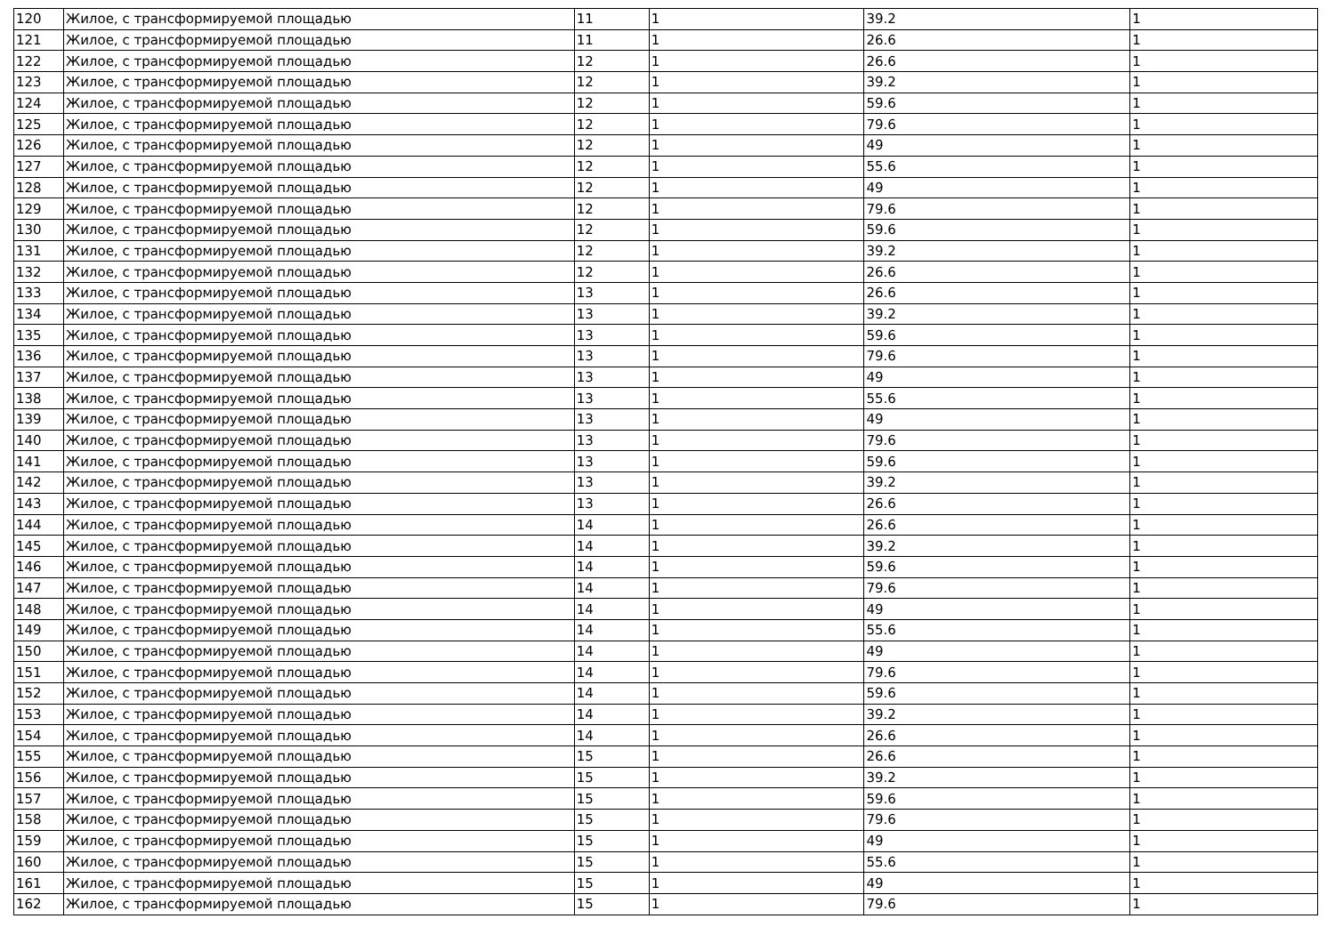| 120 | Жилое, с трансформируемой площадью | 11 | 1 | 39.2 | 1 |
| 121 | Жилое, с трансформируемой площадью | 11 | 1 | 26.6 | 1 |
| 122 | Жилое, с трансформируемой площадью | 12 | 1 | 26.6 | 1 |
| 123 | Жилое, с трансформируемой площадью | 12 | 1 | 39.2 | 1 |
| 124 | Жилое, с трансформируемой площадью | 12 | 1 | 59.6 | 1 |
| 125 | Жилое, с трансформируемой площадью | 12 | 1 | 79.6 | 1 |
| 126 | Жилое, с трансформируемой площадью | 12 | 1 | 49 | 1 |
| 127 | Жилое, с трансформируемой площадью | 12 | 1 | 55.6 | 1 |
| 128 | Жилое, с трансформируемой площадью | 12 | 1 | 49 | 1 |
| 129 | Жилое, с трансформируемой площадью | 12 | 1 | 79.6 | 1 |
| 130 | Жилое, с трансформируемой площадью | 12 | 1 | 59.6 | 1 |
| 131 | Жилое, с трансформируемой площадью | 12 | 1 | 39.2 | 1 |
| 132 | Жилое, с трансформируемой площадью | 12 | 1 | 26.6 | 1 |
| 133 | Жилое, с трансформируемой площадью | 13 | 1 | 26.6 | 1 |
| 134 | Жилое, с трансформируемой площадью | 13 | 1 | 39.2 | 1 |
| 135 | Жилое, с трансформируемой площадью | 13 | 1 | 59.6 | 1 |
| 136 | Жилое, с трансформируемой площадью | 13 | 1 | 79.6 | 1 |
| 137 | Жилое, с трансформируемой площадью | 13 | 1 | 49 | 1 |
| 138 | Жилое, с трансформируемой площадью | 13 | 1 | 55.6 | 1 |
| 139 | Жилое, с трансформируемой площадью | 13 | 1 | 49 | 1 |
| 140 | Жилое, с трансформируемой площадью | 13 | 1 | 79.6 | 1 |
| 141 | Жилое, с трансформируемой площадью | 13 | 1 | 59.6 | 1 |
| 142 | Жилое, с трансформируемой площадью | 13 | 1 | 39.2 | 1 |
| 143 | Жилое, с трансформируемой площадью | 13 | 1 | 26.6 | 1 |
| 144 | Жилое, с трансформируемой площадью | 14 | 1 | 26.6 | 1 |
| 145 | Жилое, с трансформируемой площадью | 14 | 1 | 39.2 | 1 |
| 146 | Жилое, с трансформируемой площадью | 14 | 1 | 59.6 | 1 |
| 147 | Жилое, с трансформируемой площадью | 14 | 1 | 79.6 | 1 |
| 148 | Жилое, с трансформируемой площадью | 14 | 1 | 49 | 1 |
| 149 | Жилое, с трансформируемой площадью | 14 | 1 | 55.6 | 1 |
| 150 | Жилое, с трансформируемой площадью | 14 | 1 | 49 | 1 |
| 151 | Жилое, с трансформируемой площадью | 14 | 1 | 79.6 | 1 |
| 152 | Жилое, с трансформируемой площадью | 14 | 1 | 59.6 | 1 |
| 153 | Жилое, с трансформируемой площадью | 14 | 1 | 39.2 | 1 |
| 154 | Жилое, с трансформируемой площадью | 14 | 1 | 26.6 | 1 |
| 155 | Жилое, с трансформируемой площадью | 15 | 1 | 26.6 | 1 |
| 156 | Жилое, с трансформируемой площадью | 15 | 1 | 39.2 | 1 |
| 157 | Жилое, с трансформируемой площадью | 15 | 1 | 59.6 | 1 |
| 158 | Жилое, с трансформируемой площадью | 15 | 1 | 79.6 | 1 |
| 159 | Жилое, с трансформируемой площадью | 15 | 1 | 49 | 1 |
| 160 | Жилое, с трансформируемой площадью | 15 | 1 | 55.6 | 1 |
| 161 | Жилое, с трансформируемой площадью | 15 | 1 | 49 | 1 |
| 162 | Жилое, с трансформируемой площадью | 15 | 1 | 79.6 | 1 |